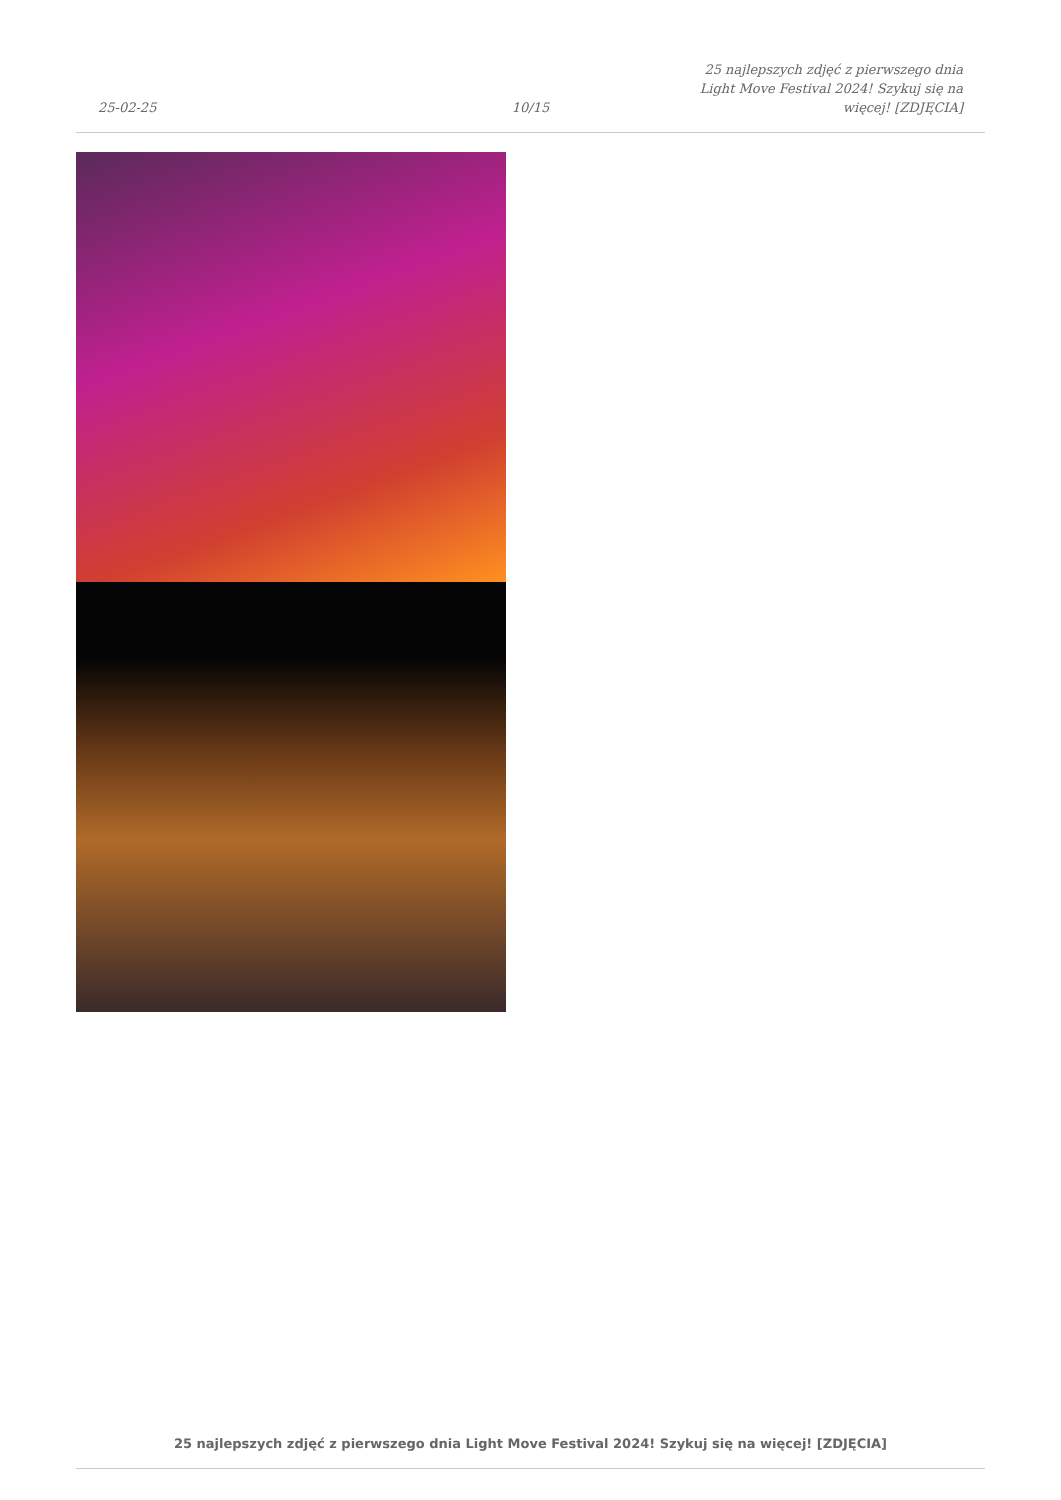25-02-25
10/15
25 najlepszych zdjęć z pierwszego dnia Light Move Festival 2024! Szykuj się na więcej! [ZDJĘCIA]
25 najlepszych zdjęć z pierwszego dnia Light Move Festival 2024! Szykuj się na więcej! [ZDJĘCIA]